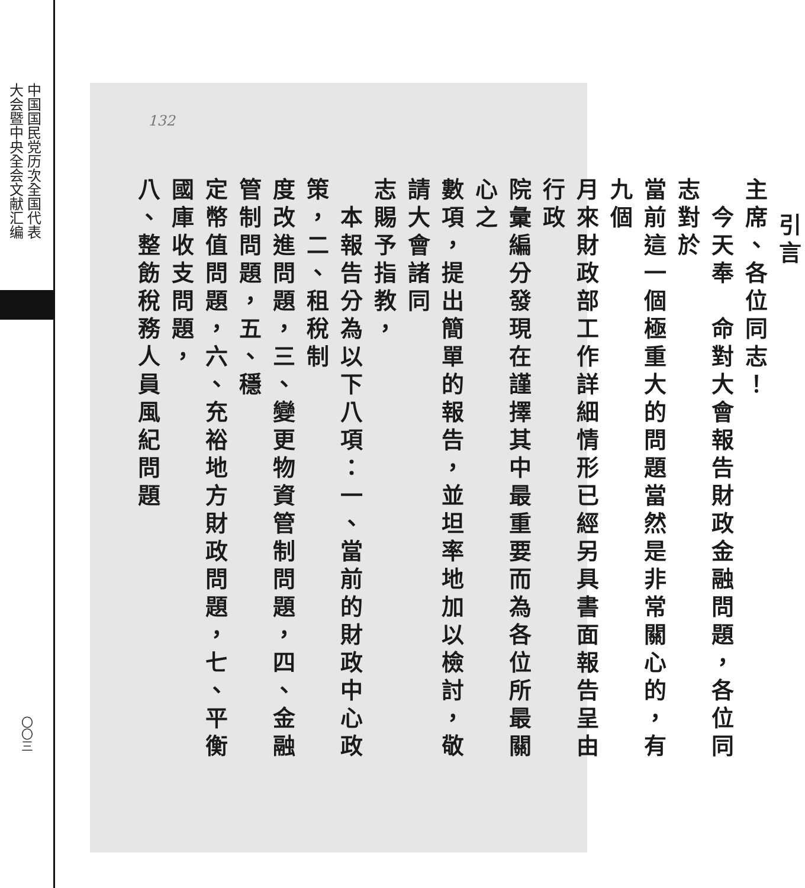中国国民党历次全国代表
大会暨中央全会文献汇编
〇〇三
132
引言
主席、各位同志！
　今天奉　命對大會報告財政金融問題，各位同志對於
當前這一個極重大的問題當然是非常關心的，有九個
月來財政部工作詳細情形已經另具書面報告呈由行政
院彙編分發現在謹擇其中最重要而為各位所最關心之
數項，提出簡單的報告，並坦率地加以檢討，敬請大會諸同
志賜予指教，
　本報告分為以下八項：一、當前的財政中心政策，二、租稅制
度改進問題，三、變更物資管制問題，四、金融管制問題，五、穩
定幣值問題，六、充裕地方財政問題，七、平衡國庫收支問題，
八、整飭稅務人員風紀問題